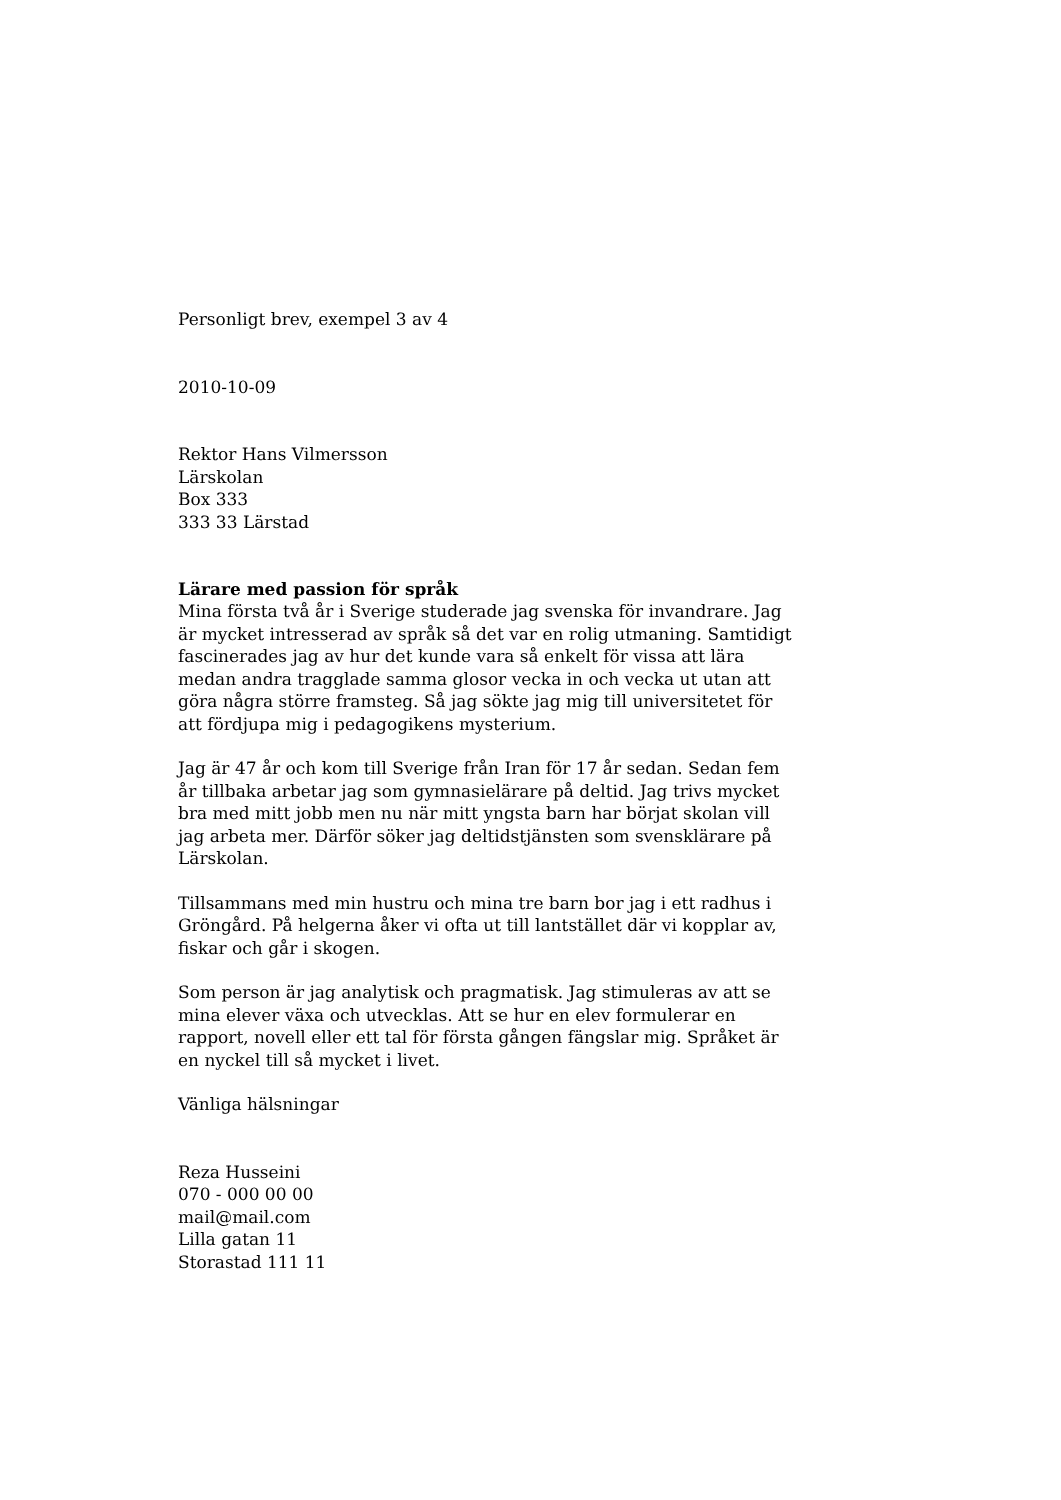Personligt brev, exempel 3 av 4
2010-10-09
Rektor Hans Vilmersson
Lärskolan
Box 333
333 33 Lärstad
Lärare med passion för språk
Mina första två år i Sverige studerade jag svenska för invandrare. Jag är mycket intresserad av språk så det var en rolig utmaning. Samtidigt fascinerades jag av hur det kunde vara så enkelt för vissa att lära medan andra tragglade samma glosor vecka in och vecka ut utan att göra några större framsteg. Så jag sökte jag mig till universitetet för att fördjupa mig i pedagogikens mysterium.
Jag är 47 år och kom till Sverige från Iran för 17 år sedan. Sedan fem år tillbaka arbetar jag som gymnasielärare på deltid. Jag trivs mycket bra med mitt jobb men nu när mitt yngsta barn har börjat skolan vill jag arbeta mer. Därför söker jag deltidstjänsten som svensklärare på Lärskolan.
Tillsammans med min hustru och mina tre barn bor jag i ett radhus i Gröngård. På helgerna åker vi ofta ut till lantstället där vi kopplar av, fiskar och går i skogen.
Som person är jag analytisk och pragmatisk. Jag stimuleras av att se mina elever växa och utvecklas. Att se hur en elev formulerar en rapport, novell eller ett tal för första gången fängslar mig. Språket är en nyckel till så mycket i livet.
Vänliga hälsningar
Reza Husseini
070 - 000 00 00
mail@mail.com
Lilla gatan 11
Storastad 111 11